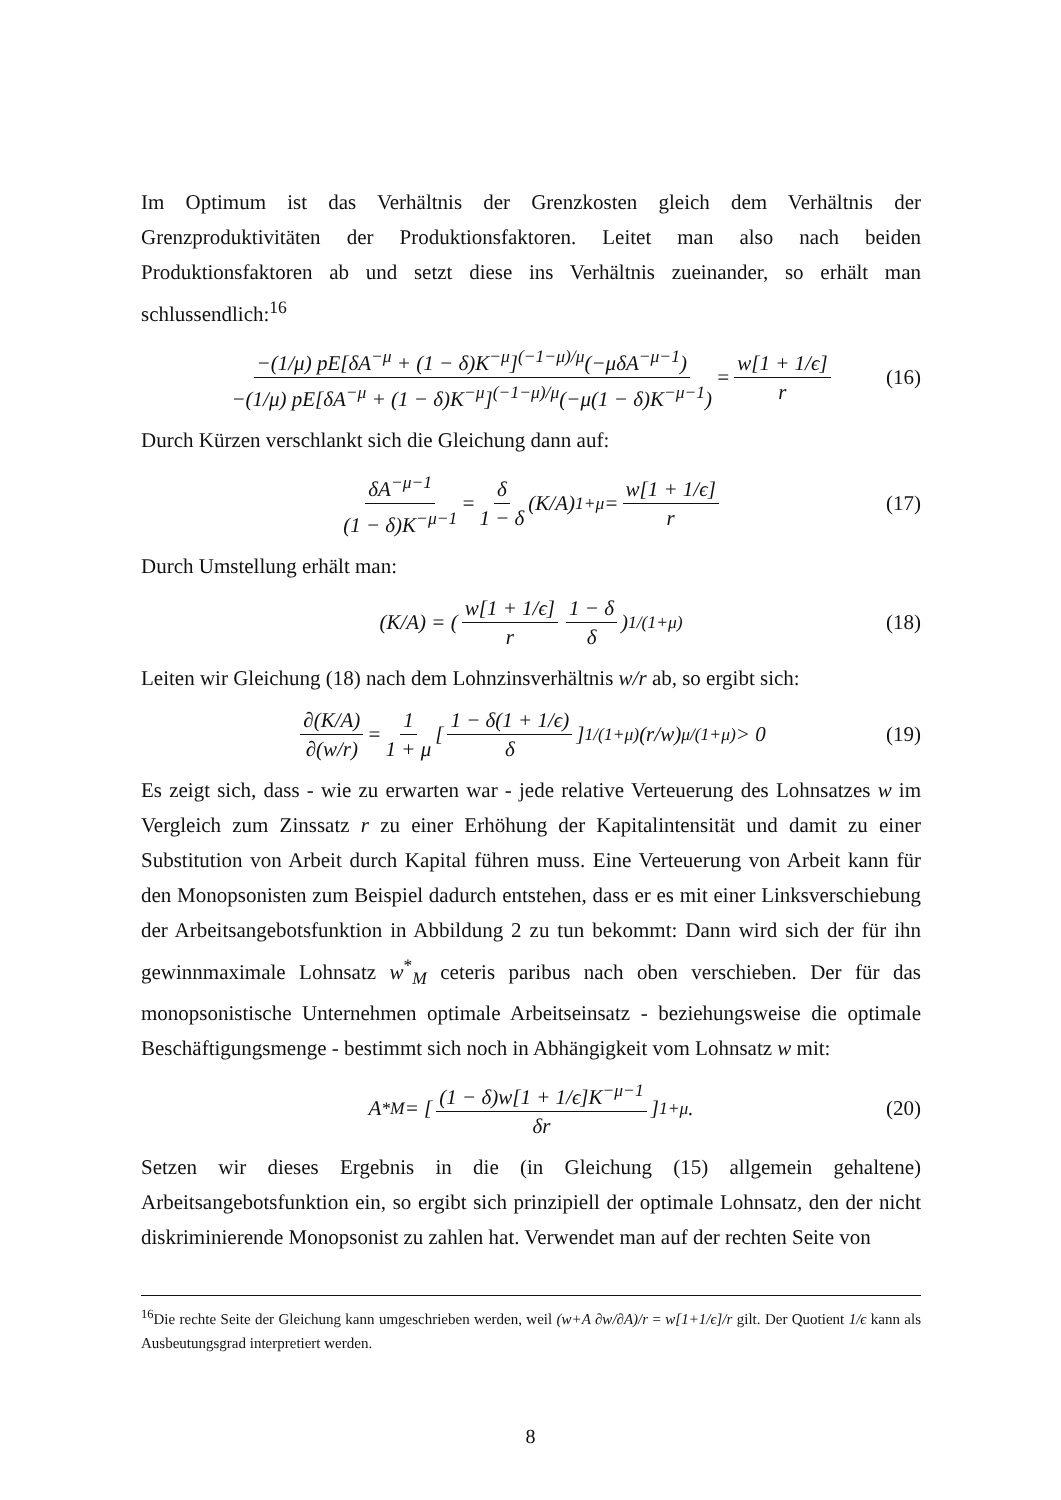Im Optimum ist das Verhältnis der Grenzkosten gleich dem Verhältnis der Grenzproduktivitäten der Produktionsfaktoren. Leitet man also nach beiden Produktionsfaktoren ab und setzt diese ins Verhältnis zueinander, so erhält man schlussendlich:<sup>16</sup>
−(1/μ) pE[δA<sup>−μ</sup> + (1 − δ)K<sup>−μ</sup>]<sup>(−1−μ)/μ</sup>(−μδA<sup>−μ−1</sup>) −(1/μ) pE[δA<sup>−μ</sup> + (1 − δ)K<sup>−μ</sup>]<sup>(−1−μ)/μ</sup>(−μ(1 − δ)K<sup>−μ−1</sup>) = w[1 + 1/ϵ] r (16)
Durch Kürzen verschlankt sich die Gleichung dann auf:
δA<sup>−μ−1</sup> (1 − δ)K<sup>−μ−1</sup> = δ 1 − δ (K/A)<sup>1+μ</sup> = w[1 + 1/ϵ] r (17)
Durch Umstellung erhält man:
(K/A) = (w[1 + 1/ϵ] r 1 − δ δ)<sup>1/(1+μ)</sup> (18)
Leiten wir Gleichung (18) nach dem Lohnzinsverhältnis w/r ab, so ergibt sich:
∂(K/A) ∂(w/r) = 1 1 + μ [1 − δ(1 + 1/ϵ) δ]<sup>1/(1+μ)</sup> (r/w)<sup>μ/(1+μ)</sup> > 0 (19)
Es zeigt sich, dass - wie zu erwarten war - jede relative Verteuerung des Lohnsatzes w im Vergleich zum Zinssatz r zu einer Erhöhung der Kapitalintensität und damit zu einer Substitution von Arbeit durch Kapital führen muss. Eine Verteuerung von Arbeit kann für den Monopsonisten zum Beispiel dadurch entstehen, dass er es mit einer Linksverschiebung der Arbeitsangebotsfunktion in Abbildung 2 zu tun bekommt: Dann wird sich der für ihn gewinnmaximale Lohnsatz w<sup>*</sup><sub>M</sub> ceteris paribus nach oben verschieben. Der für das monopsonistische Unternehmen optimale Arbeitseinsatz - beziehungsweise die optimale Beschäftigungsmenge - bestimmt sich noch in Abhängigkeit vom Lohnsatz w mit:
A<sup>*</sup><sub>M</sub> = [(1 − δ)w[1 + 1/ϵ]K<sup>−μ−1</sup> δr]<sup>1+μ</sup> . (20)
Setzen wir dieses Ergebnis in die (in Gleichung (15) allgemein gehaltene) Arbeitsangebotsfunktion ein, so ergibt sich prinzipiell der optimale Lohnsatz, den der nicht diskriminierende Monopsonist zu zahlen hat. Verwendet man auf der rechten Seite von
<sup>16</sup> Die rechte Seite der Gleichung kann umgeschrieben werden, weil (w+A ∂w/∂A)/r = w[1+1/ϵ]/r gilt. Der Quotient 1/ϵ kann als Ausbeutungsgrad interpretiert werden.
8